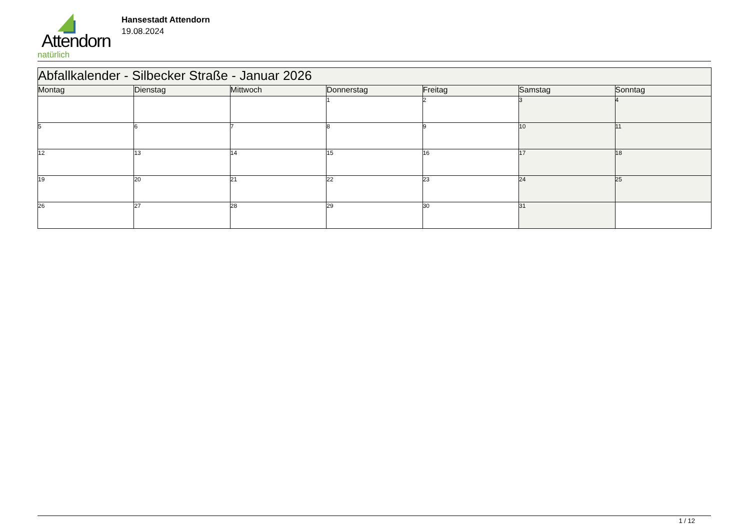Attendorn
natürlich
Hansestadt Attendorn
19.08.2024
| Abfallkalender - Silbecker Straße - Januar 2026 | | | | | | |
| Montag | Dienstag | Mittwoch | Donnerstag | Freitag | Samstag | Sonntag |
| | | | 1 | 2 | 3 | 4 |
| 5 | 6 | 7 | 8 | 9 | 10 | 11 |
| 12 | 13 | 14 | 15 | 16 | 17 | 18 |
| 19 | 20 | 21 | 22 | 23 | 24 | 25 |
| 26 | 27 | 28 | 29 | 30 | 31 | |
1 / 12